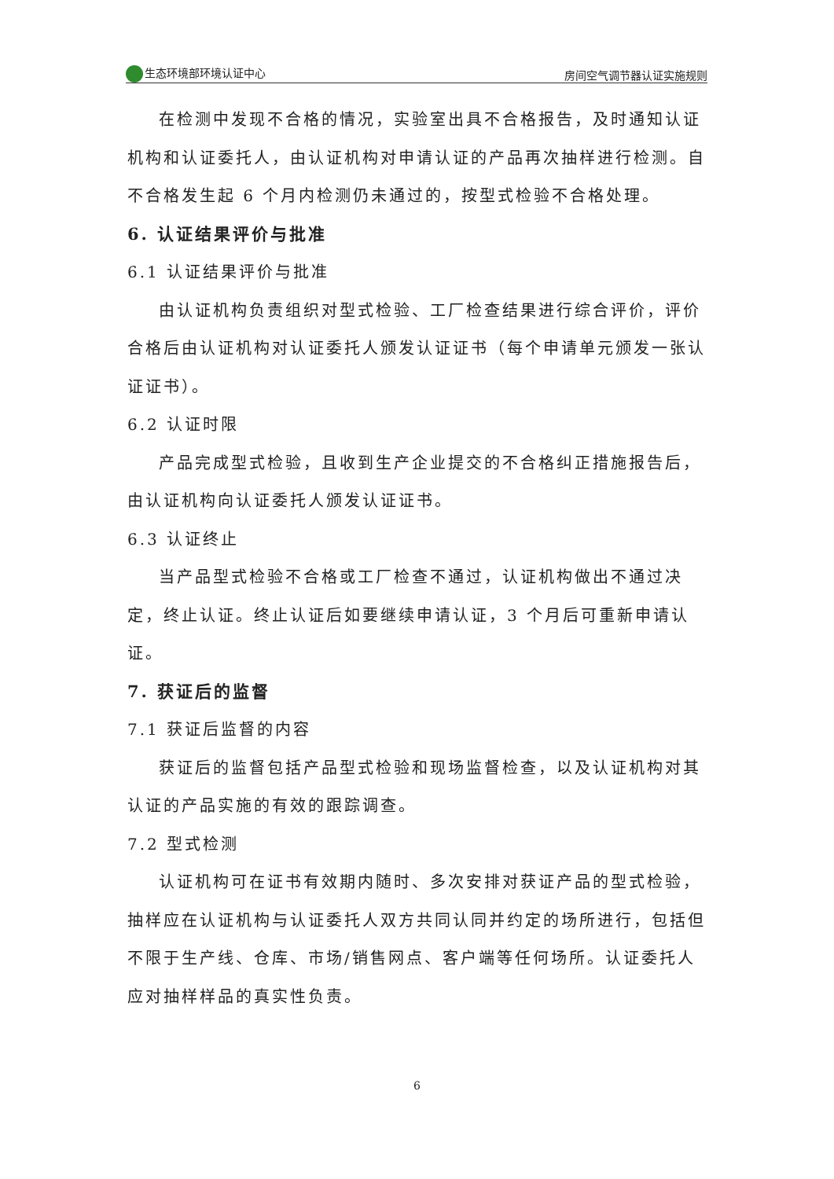生态环境部环境认证中心 房间空气调节器认证实施规则
在检测中发现不合格的情况，实验室出具不合格报告，及时通知认证机构和认证委托人，由认证机构对申请认证的产品再次抽样进行检测。自不合格发生起 6 个月内检测仍未通过的，按型式检验不合格处理。
6. 认证结果评价与批准
6.1 认证结果评价与批准
由认证机构负责组织对型式检验、工厂检查结果进行综合评价，评价合格后由认证机构对认证委托人颁发认证证书（每个申请单元颁发一张认证证书）。
6.2 认证时限
产品完成型式检验，且收到生产企业提交的不合格纠正措施报告后，由认证机构向认证委托人颁发认证证书。
6.3 认证终止
当产品型式检验不合格或工厂检查不通过，认证机构做出不通过决定，终止认证。终止认证后如要继续申请认证，3 个月后可重新申请认证。
7. 获证后的监督
7.1 获证后监督的内容
获证后的监督包括产品型式检验和现场监督检查，以及认证机构对其认证的产品实施的有效的跟踪调查。
7.2 型式检测
认证机构可在证书有效期内随时、多次安排对获证产品的型式检验，抽样应在认证机构与认证委托人双方共同认同并约定的场所进行，包括但不限于生产线、仓库、市场/销售网点、客户端等任何场所。认证委托人应对抽样样品的真实性负责。
6